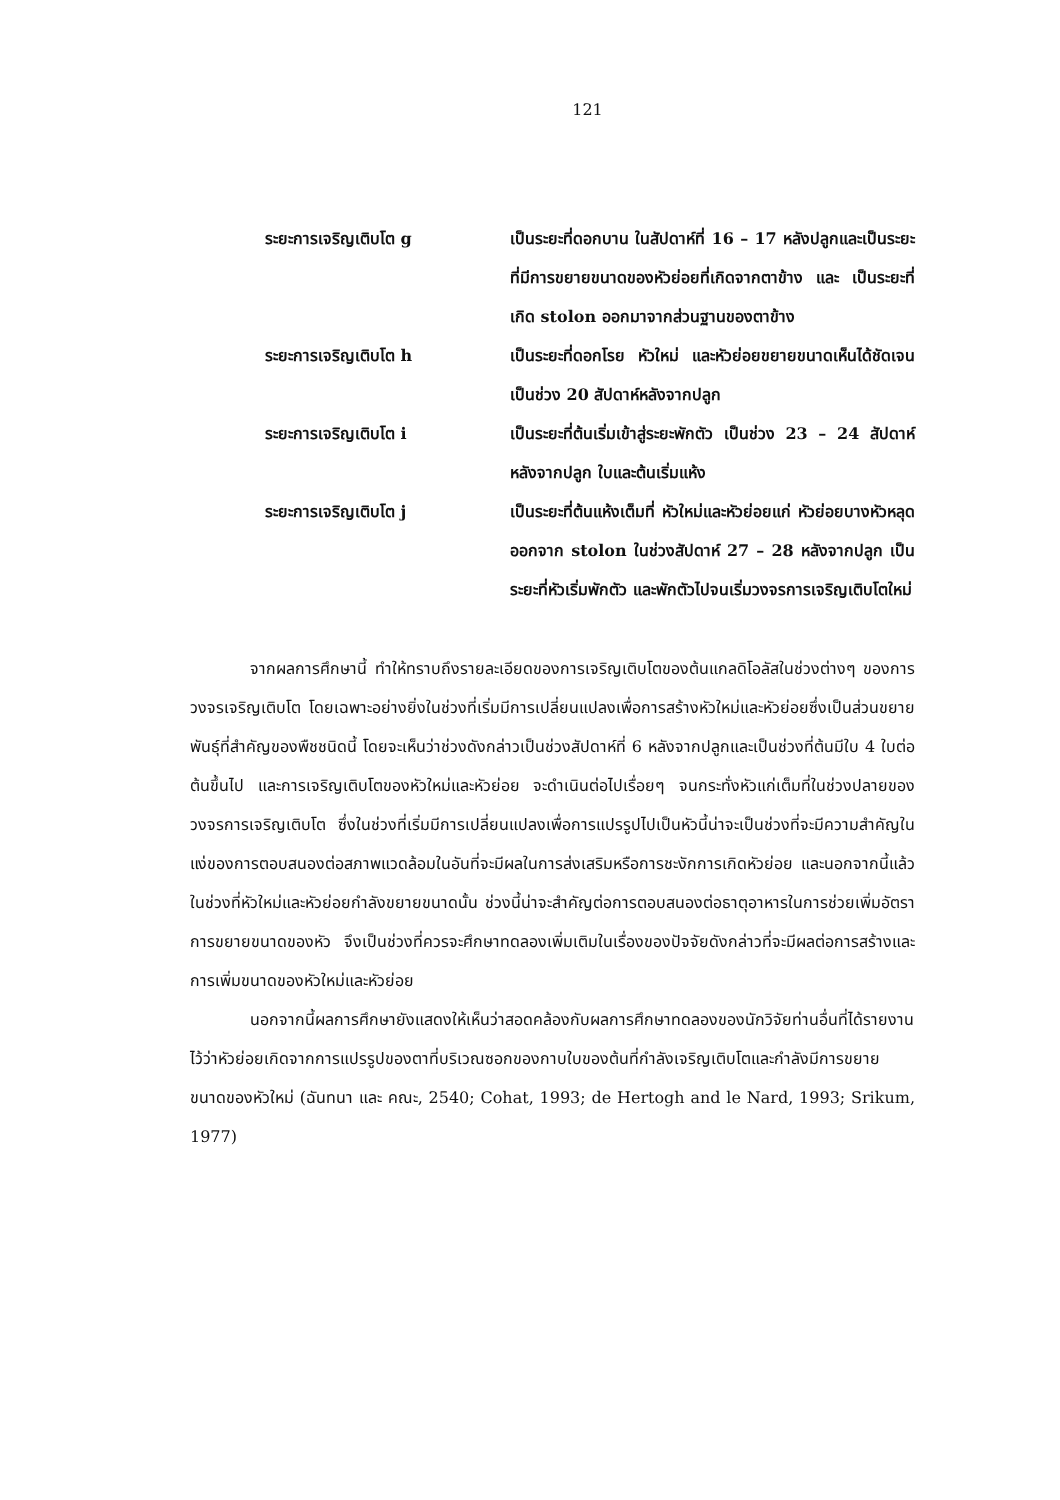121
ระยะการเจริญเติบโต g เป็นระยะที่ดอกบาน ในสัปดาห์ที่ 16 – 17 หลังปลูกและเป็นระยะที่มีการขยายขนาดของหัวย่อยที่เกิดจากตาข้าง และ เป็นระยะที่เกิด stolon ออกมาจากส่วนฐานของตาข้าง
ระยะการเจริญเติบโต h เป็นระยะที่ดอกโรย หัวใหม่ และหัวย่อยขยายขนาดเห็นได้ชัดเจน เป็นช่วง 20 สัปดาห์หลังจากปลูก
ระยะการเจริญเติบโต i เป็นระยะที่ต้นเริ่มเข้าสู่ระยะพักตัว เป็นช่วง 23 – 24 สัปดาห์หลังจากปลูก ใบและต้นเริ่มแห้ง
ระยะการเจริญเติบโต j เป็นระยะที่ต้นแห้งเต็มที่ หัวใหม่และหัวย่อยแก่ หัวย่อยบางหัวหลุดออกจาก stolon ในช่วงสัปดาห์ 27 – 28 หลังจากปลูก เป็นระยะที่หัวเริ่มพักตัว และพักตัวไปจนเริ่มวงจรการเจริญเติบโตใหม่
จากผลการศึกษานี้ ทำให้ทราบถึงรายละเอียดของการเจริญเติบโตของต้นแกลดิโอลัสในช่วงต่างๆ ของการวงจรเจริญเติบโต โดยเฉพาะอย่างยิ่งในช่วงที่เริ่มมีการเปลี่ยนแปลงเพื่อการสร้างหัวใหม่และหัวย่อยซึ่งเป็นส่วนขยายพันธุ์ที่สำคัญของพืชชนิดนี้ โดยจะเห็นว่าช่วงดังกล่าวเป็นช่วงสัปดาห์ที่ 6 หลังจากปลูกและเป็นช่วงที่ต้นมีใบ 4 ใบต่อต้นขึ้นไป และการเจริญเติบโตของหัวใหม่และหัวย่อย จะดำเนินต่อไปเรื่อยๆ จนกระทั่งหัวแก่เต็มที่ในช่วงปลายของวงจรการเจริญเติบโต ซึ่งในช่วงที่เริ่มมีการเปลี่ยนแปลงเพื่อการแปรรูปไปเป็นหัวนี้น่าจะเป็นช่วงที่จะมีความสำคัญในแง่ของการตอบสนองต่อสภาพแวดล้อมในอันที่จะมีผลในการส่งเสริมหรือการชะงักการเกิดหัวย่อย และนอกจากนี้แล้วในช่วงที่หัวใหม่และหัวย่อยกำลังขยายขนาดนั้น ช่วงนี้น่าจะสำคัญต่อการตอบสนองต่อธาตุอาหารในการช่วยเพิ่มอัตราการขยายขนาดของหัว จึงเป็นช่วงที่ควรจะศึกษาทดลองเพิ่มเติมในเรื่องของปัจจัยดังกล่าวที่จะมีผลต่อการสร้างและการเพิ่มขนาดของหัวใหม่และหัวย่อย
นอกจากนี้ผลการศึกษายังแสดงให้เห็นว่าสอดคล้องกับผลการศึกษาทดลองของนักวิจัยท่านอื่นที่ได้รายงานไว้ว่าหัวย่อยเกิดจากการแปรรูปของตาที่บริเวณซอกของกาบใบของต้นที่กำลังเจริญเติบโตและกำลังมีการขยายขนาดของหัวใหม่ (ฉันทนา และ คณะ, 2540; Cohat, 1993; de Hertogh and le Nard, 1993; Srikum, 1977)